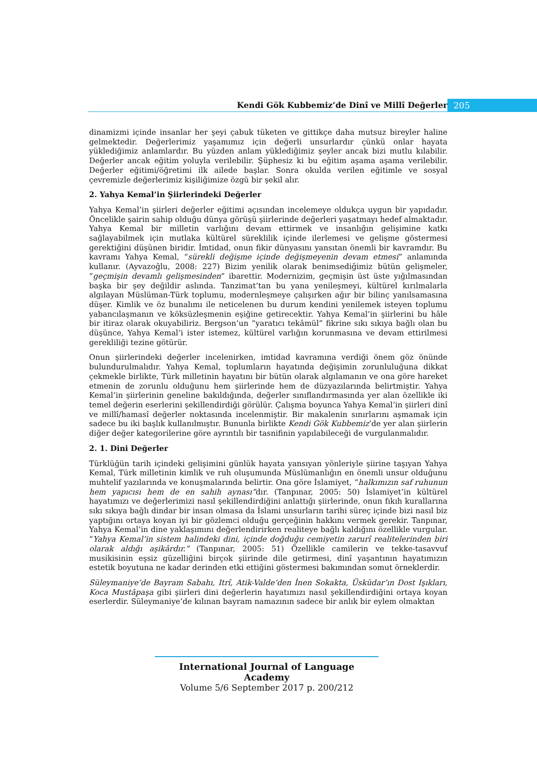Kendi Gök Kubbemiz’de Dinî ve Millî Değerler 205
dinamizmi içinde insanlar her şeyi çabuk tüketen ve gittikçe daha mutsuz bireyler haline gelmektedir. Değerlerimiz yaşamımız için değerli unsurlardır çünkü onlar hayata yüklediğimiz anlamlardır. Bu yüzden anlam yüklediğimiz şeyler ancak bizi mutlu kılabilir. Değerler ancak eğitim yoluyla verilebilir. Şüphesiz ki bu eğitim aşama aşama verilebilir. Değerler eğitimi/öğretimi ilk ailede başlar. Sonra okulda verilen eğitimle ve sosyal çevremizle değerlerimiz kişiliğimize özgü bir şekil alır.
2. Yahya Kemal’in Şiirlerindeki Değerler
Yahya Kemal’in şiirleri değerler eğitimi açısından incelemeye oldukça uygun bir yapıdadır. Öncelikle şairin sahip olduğu dünya görüşü şiirlerinde değerleri yaşatmayı hedef almaktadır. Yahya Kemal bir milletin varlığını devam ettirmek ve insanlığın gelişimine katkı sağlayabilmek için mutlaka kültürel süreklilik içinde ilerlemesi ve gelişme göstermesi gerektiğini düşünen biridir. İmtidad, onun fikir dünyasını yansıtan önemli bir kavramdır. Bu kavramı Yahya Kemal, “sürekli değişme içinde değişmeyenin devam etmesi” anlamında kullanır. (Ayvazoğlu, 2008: 227) Bizim yenilik olarak benimsediğimiz bütün gelişmeler, “geçmişin devamlı gelişmesinden” ibarettir. Modernizim, geçmişin üst üste yığılmasından başka bir şey değildir aslında. Tanzimat’tan bu yana yenileşmeyi, kültürel kırılmalarla algılayan Müslüman-Türk toplumu, modernleşmeye çalışırken ağır bir bilinç yanılsamasına düşer. Kimlik ve öz bunalımı ile neticelenen bu durum kendini yenilemek isteyen toplumu yabancılaşmanın ve köksüzleşmenin eşiğine getirecektir. Yahya Kemal’in şiirlerini bu hâle bir itiraz olarak okuyabiliriz. Bergson’un “yaratıcı tekâmül” fikrine sıkı sıkıya bağlı olan bu düşünce, Yahya Kemal’i ister istemez, kültürel varlığın korunmasına ve devam ettirilmesi gerekliliği tezine götürür.
Onun şiirlerindeki değerler incelenirken, imtidad kavramına verdiği önem göz önünde bulundurulmalıdır. Yahya Kemal, toplumların hayatında değişimin zorunluluğuna dikkat çekmekle birlikte, Türk milletinin hayatını bir bütün olarak algılamanın ve ona göre hareket etmenin de zorunlu olduğunu hem şiirlerinde hem de düzyazılarında belirtmiştir. Yahya Kemal’in şiirlerinin geneline bakıldığında, değerler sınıflandırmasında yer alan özellikle iki temel değerin eserlerini şekillendirdiği görülür. Çalışma boyunca Yahya Kemal’in şiirleri dinî ve millî/hamasî değerler noktasında incelenmiştir. Bir makalenin sınırlarını aşmamak için sadece bu iki başlık kullanılmıştır. Bununla birlikte Kendi Gök Kubbemiz’de yer alan şiirlerin diğer değer kategorilerine göre ayrıntılı bir tasnifinin yapılabileceği de vurgulanmalıdır.
2. 1. Dini Değerler
Türklüğün tarih içindeki gelişimini günlük hayata yansıyan yönleriyle şiirine taşıyan Yahya Kemal, Türk milletinin kimlik ve ruh oluşumunda Müslümanlığın en önemli unsur olduğunu muhtelif yazılarında ve konuşmalarında belirtir. Ona göre İslamiyet, “halkımızın saf ruhunun hem yapıcısı hem de en sahih aynası”dır. (Tanpınar, 2005: 50) İslamiyet’in kültürel hayatımızı ve değerlerimizi nasıl şekillendirdiğini anlattığı şiirlerinde, onun fıkıh kurallarına sıkı sıkıya bağlı dindar bir insan olmasa da İslami unsurların tarihi süreç içinde bizi nasıl biz yaptığını ortaya koyan iyi bir gözlemci olduğu gerçeğinin hakkını vermek gerekir. Tanpınar, Yahya Kemal’in dine yaklaşımını değerlendirirken realiteye bağlı kaldığını özellikle vurgular. “Yahya Kemal’in sistem halindeki dini, içinde doğduğu cemiyetin zarurî realitelerinden biri olarak aldığı aşikârdır.” (Tanpınar, 2005: 51) Özellikle camilerin ve tekke-tasavvuf musikisinin eşsiz güzelliğini birçok şiirinde dile getirmesi, dinî yaşantının hayatımızın estetik boyutuna ne kadar derinden etki ettiğini göstermesi bakımından somut örneklerdir.
Süleymaniye’de Bayram Sabahı, Itrî, Atik-Valde’den İnen Sokakta, Üsküdar’ın Dost Işıkları, Koca Mustâpaşa gibi şiirleri dini değerlerin hayatımızı nasıl şekillendirdiğini ortaya koyan eserlerdir. Süleymaniye’de kılınan bayram namazının sadece bir anlık bir eylem olmaktan
International Journal of Language Academy
Volume 5/6 September 2017 p. 200/212